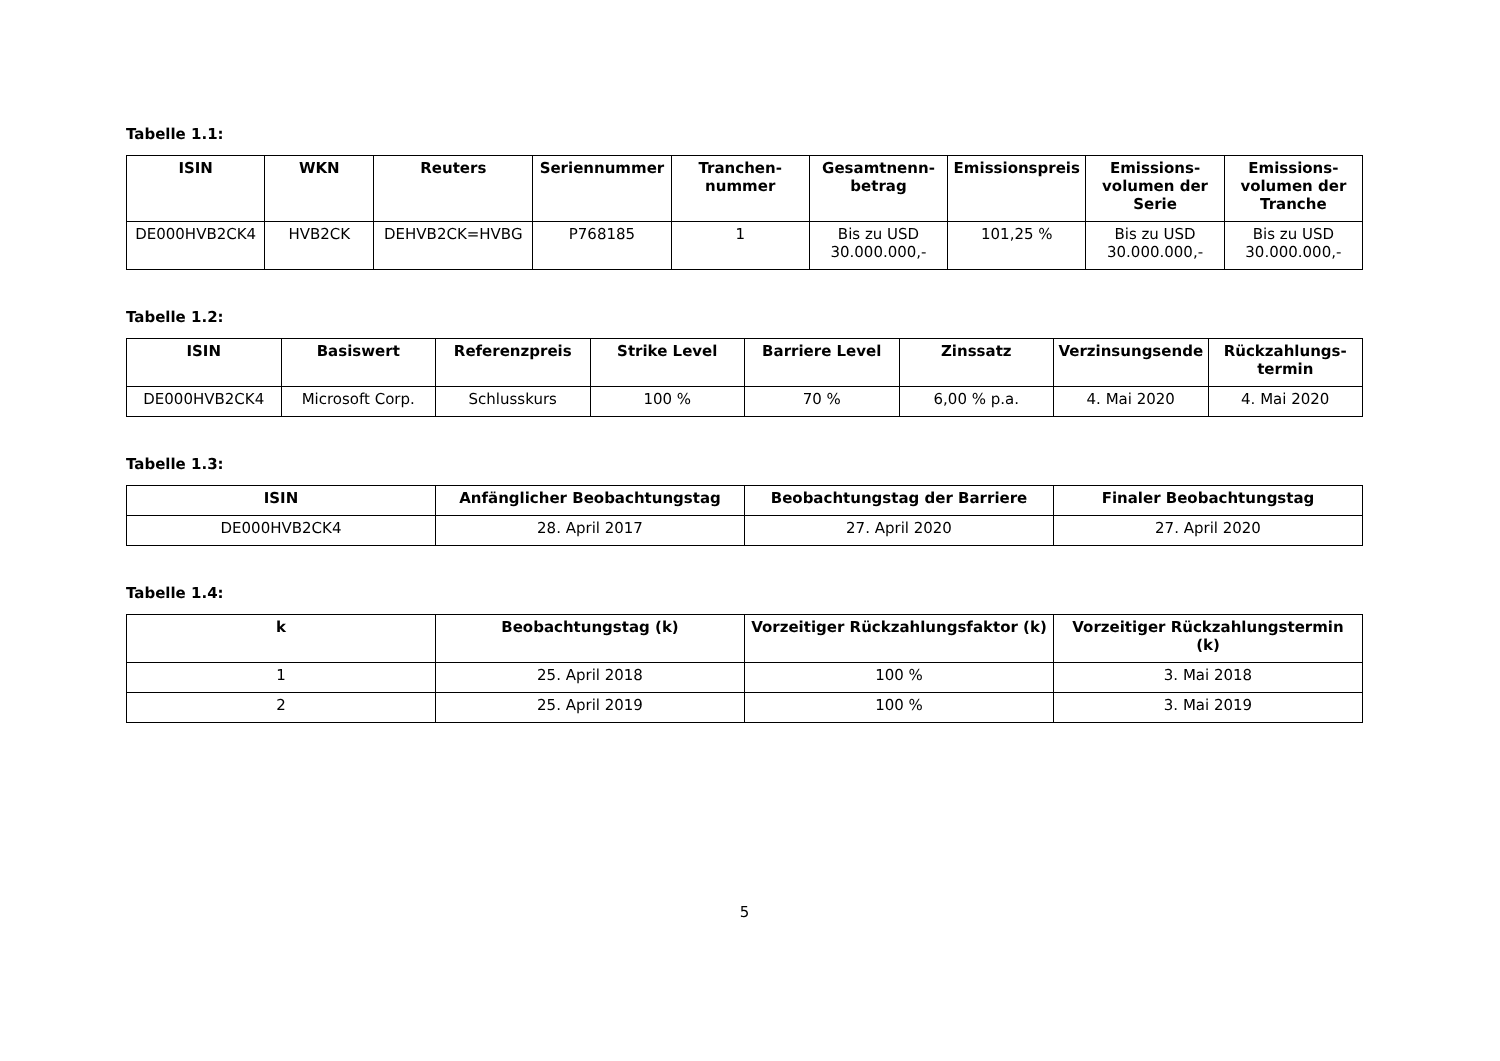Tabelle 1.1:
| ISIN | WKN | Reuters | Seriennummer | Tranchen-nummer | Gesamtnenn-betrag | Emissionspreis | Emissions-volumen der Serie | Emissions-volumen der Tranche |
| --- | --- | --- | --- | --- | --- | --- | --- | --- |
| DE000HVB2CK4 | HVB2CK | DEHVB2CK=HVBG | P768185 | 1 | Bis zu USD 30.000.000,- | 101,25 % | Bis zu USD 30.000.000,- | Bis zu USD 30.000.000,- |
Tabelle 1.2:
| ISIN | Basiswert | Referenzpreis | Strike Level | Barriere Level | Zinssatz | Verzinsungsende | Rückzahlungs-termin |
| --- | --- | --- | --- | --- | --- | --- | --- |
| DE000HVB2CK4 | Microsoft Corp. | Schlusskurs | 100 % | 70 % | 6,00 % p.a. | 4. Mai 2020 | 4. Mai 2020 |
Tabelle 1.3:
| ISIN | Anfänglicher Beobachtungstag | Beobachtungstag der Barriere | Finaler Beobachtungstag |
| --- | --- | --- | --- |
| DE000HVB2CK4 | 28. April 2017 | 27. April 2020 | 27. April 2020 |
Tabelle 1.4:
| k | Beobachtungstag (k) | Vorzeitiger Rückzahlungsfaktor (k) | Vorzeitiger Rückzahlungstermin (k) |
| --- | --- | --- | --- |
| 1 | 25. April 2018 | 100 % | 3. Mai 2018 |
| 2 | 25. April 2019 | 100 % | 3. Mai 2019 |
5